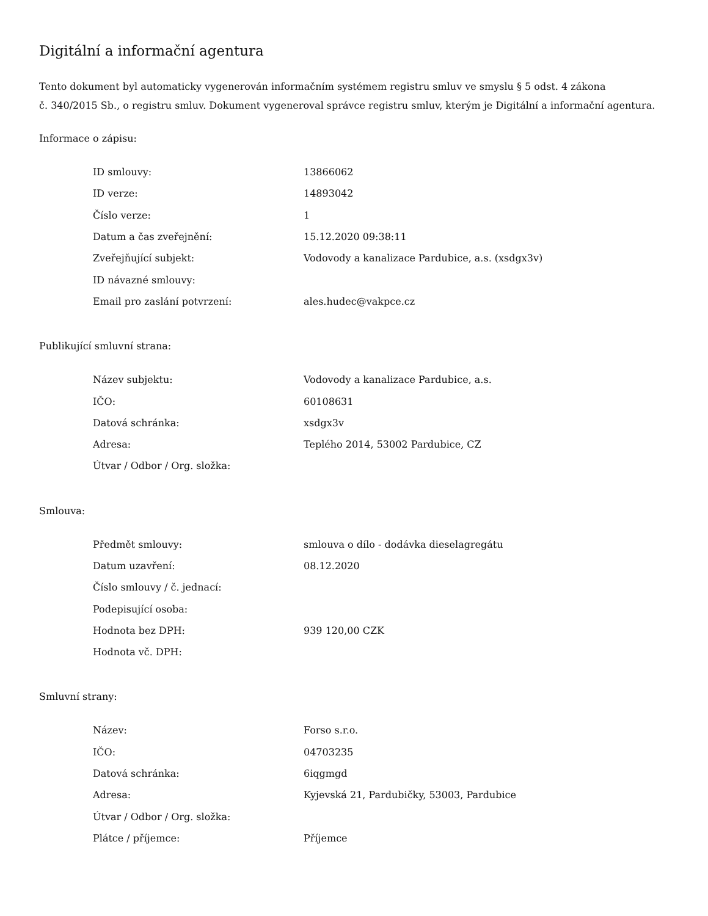Digitální a informační agentura
Tento dokument byl automaticky vygenerován informačním systémem registru smluv ve smyslu § 5 odst. 4 zákona
č. 340/2015 Sb., o registru smluv. Dokument vygeneroval správce registru smluv, kterým je Digitální a informační agentura.
Informace o zápisu:
| ID smlouvy: | 13866062 |
| ID verze: | 14893042 |
| Číslo verze: | 1 |
| Datum a čas zveřejnění: | 15.12.2020 09:38:11 |
| Zveřejňující subjekt: | Vodovody a kanalizace Pardubice, a.s. (xsdgx3v) |
| ID návazné smlouvy: | |
| Email pro zaslání potvrzení: | ales.hudec@vakpce.cz |
Publikující smluvní strana:
| Název subjektu: | Vodovody a kanalizace Pardubice, a.s. |
| IČO: | 60108631 |
| Datová schránka: | xsdgx3v |
| Adresa: | Teplého 2014, 53002 Pardubice, CZ |
| Útvar / Odbor / Org. složka: | |
Smlouva:
| Předmět smlouvy: | smlouva o dílo - dodávka dieselagregátu |
| Datum uzavření: | 08.12.2020 |
| Číslo smlouvy / č. jednací: | |
| Podepisující osoba: | |
| Hodnota bez DPH: | 939 120,00 CZK |
| Hodnota vč. DPH: | |
Smluvní strany:
| Název: | Forso s.r.o. |
| IČO: | 04703235 |
| Datová schránka: | 6iqgmgd |
| Adresa: | Kyjevská 21, Pardubičky, 53003, Pardubice |
| Útvar / Odbor / Org. složka: | |
| Plátce / příjemce: | Příjemce |